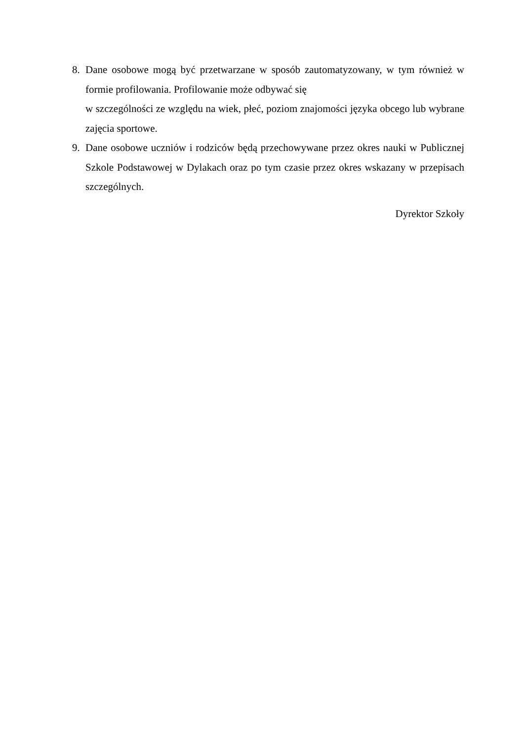8. Dane osobowe mogą być przetwarzane w sposób zautomatyzowany, w tym również w formie profilowania. Profilowanie może odbywać się
w szczególności ze względu na wiek, płeć, poziom znajomości języka obcego lub wybrane zajęcia sportowe.
9. Dane osobowe uczniów i rodziców będą przechowywane przez okres nauki w Publicznej Szkole Podstawowej w Dylakach oraz po tym czasie przez okres wskazany w przepisach szczególnych.
Dyrektor Szkoły